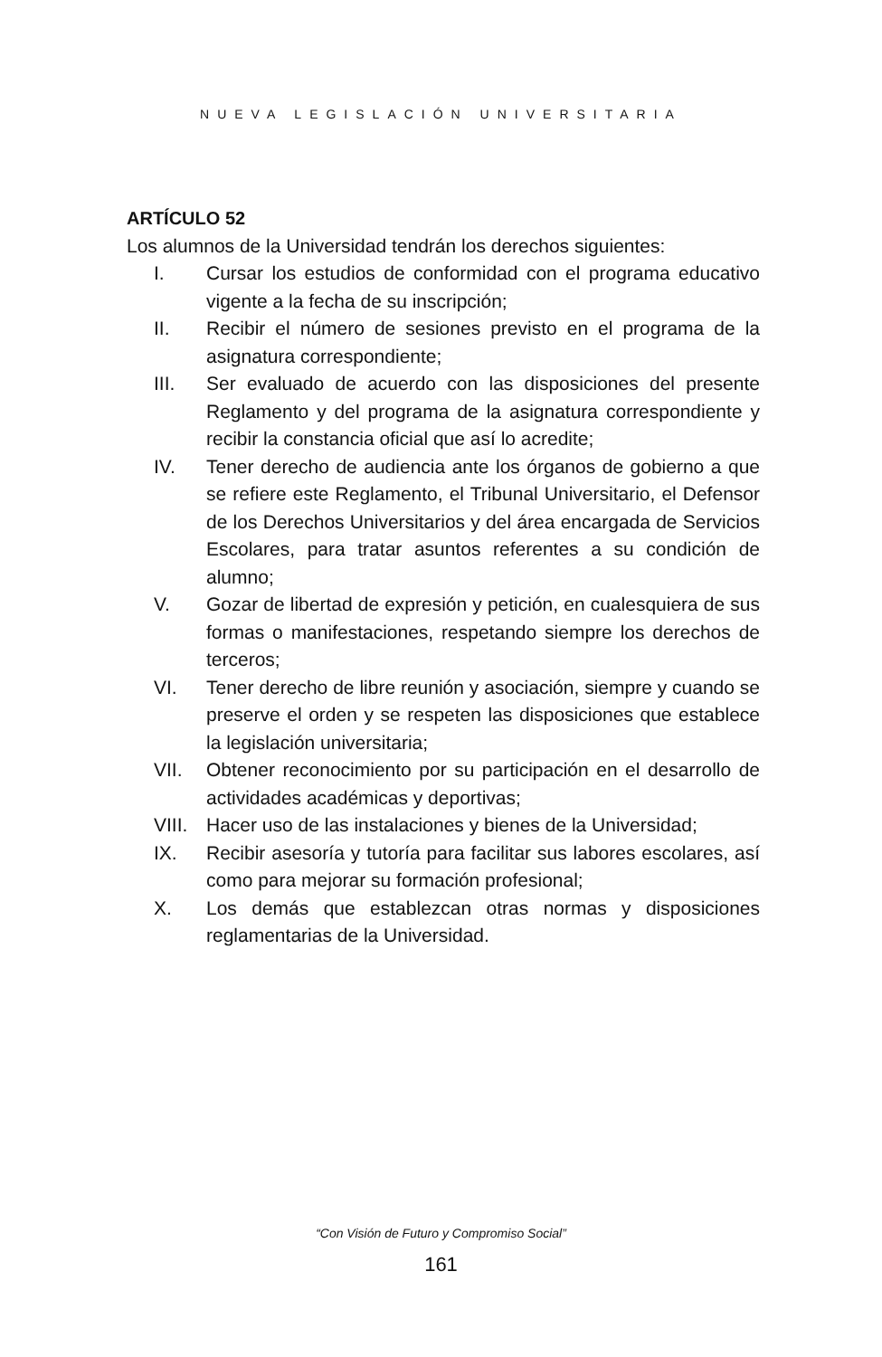NUEVA LEGISLACIÓN UNIVERSITARIA
ARTÍCULO 52
Los alumnos de la Universidad tendrán los derechos siguientes:
I. Cursar los estudios de conformidad con el programa educativo vigente a la fecha de su inscripción;
II. Recibir el número de sesiones previsto en el programa de la asignatura correspondiente;
III. Ser evaluado de acuerdo con las disposiciones del presente Reglamento y del programa de la asignatura correspondiente y recibir la constancia oficial que así lo acredite;
IV. Tener derecho de audiencia ante los órganos de gobierno a que se refiere este Reglamento, el Tribunal Universitario, el Defensor de los Derechos Universitarios y del área encargada de Servicios Escolares, para tratar asuntos referentes a su condición de alumno;
V. Gozar de libertad de expresión y petición, en cualesquiera de sus formas o manifestaciones, respetando siempre los derechos de terceros;
VI. Tener derecho de libre reunión y asociación, siempre y cuando se preserve el orden y se respeten las disposiciones que establece la legislación universitaria;
VII. Obtener reconocimiento por su participación en el desarrollo de actividades académicas y deportivas;
VIII. Hacer uso de las instalaciones y bienes de la Universidad;
IX. Recibir asesoría y tutoría para facilitar sus labores escolares, así como para mejorar su formación profesional;
X. Los demás que establezcan otras normas y disposiciones reglamentarias de la Universidad.
“Con Visión de Futuro y Compromiso Social”
161